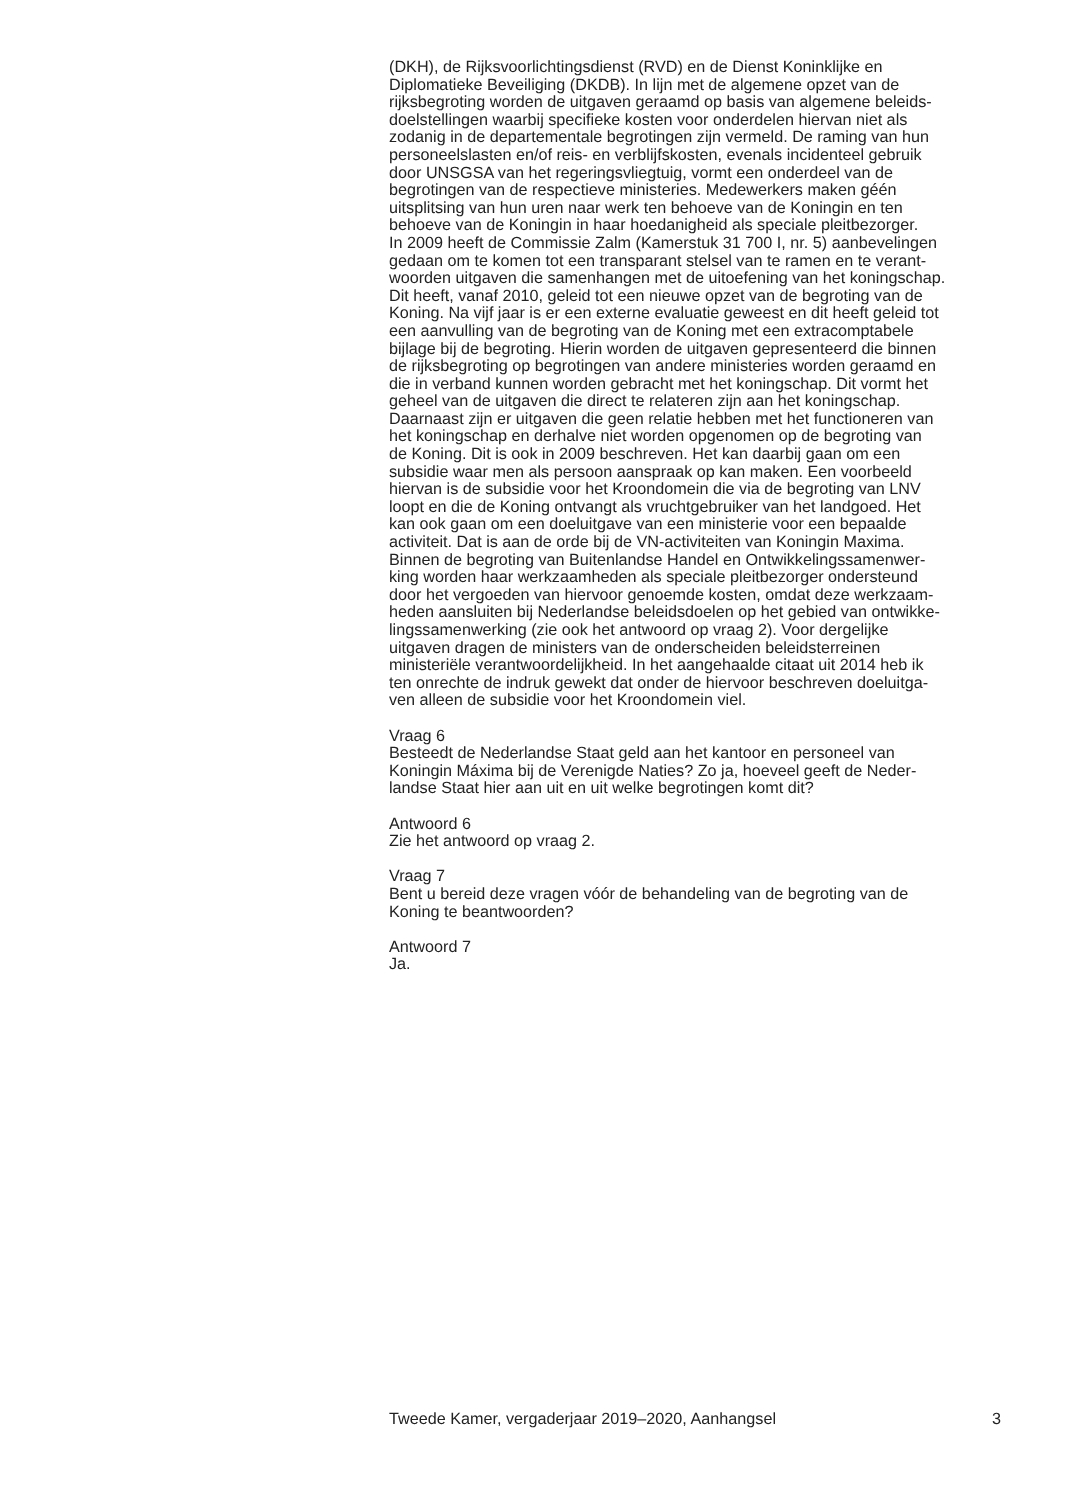(DKH), de Rijksvoorlichtingsdienst (RVD) en de Dienst Koninklijke en
Diplomatieke Beveiliging (DKDB). In lijn met de algemene opzet van de
rijksbegroting worden de uitgaven geraamd op basis van algemene beleids-
doelstellingen waarbij specifieke kosten voor onderdelen hiervan niet als
zodanig in de departementale begrotingen zijn vermeld. De raming van hun
personeelslasten en/of reis- en verblijfskosten, evenals incidenteel gebruik
door UNSGSA van het regeringsvliegtuig, vormt een onderdeel van de
begrotingen van de respectieve ministeries. Medewerkers maken géén
uitsplitsing van hun uren naar werk ten behoeve van de Koningin en ten
behoeve van de Koningin in haar hoedanigheid als speciale pleitbezorger.
In 2009 heeft de Commissie Zalm (Kamerstuk 31 700 I, nr. 5) aanbevelingen
gedaan om te komen tot een transparant stelsel van te ramen en te verant-
woorden uitgaven die samenhangen met de uitoefening van het koningschap.
Dit heeft, vanaf 2010, geleid tot een nieuwe opzet van de begroting van de
Koning. Na vijf jaar is er een externe evaluatie geweest en dit heeft geleid tot
een aanvulling van de begroting van de Koning met een extracomptabele
bijlage bij de begroting. Hierin worden de uitgaven gepresenteerd die binnen
de rijksbegroting op begrotingen van andere ministeries worden geraamd en
die in verband kunnen worden gebracht met het koningschap. Dit vormt het
geheel van de uitgaven die direct te relateren zijn aan het koningschap.
Daarnaast zijn er uitgaven die geen relatie hebben met het functioneren van
het koningschap en derhalve niet worden opgenomen op de begroting van
de Koning. Dit is ook in 2009 beschreven. Het kan daarbij gaan om een
subsidie waar men als persoon aanspraak op kan maken. Een voorbeeld
hiervan is de subsidie voor het Kroondomein die via de begroting van LNV
loopt en die de Koning ontvangt als vruchtgebruiker van het landgoed. Het
kan ook gaan om een doeluitgave van een ministerie voor een bepaalde
activiteit. Dat is aan de orde bij de VN-activiteiten van Koningin Maxima.
Binnen de begroting van Buitenlandse Handel en Ontwikkelingssamenwer-
king worden haar werkzaamheden als speciale pleitbezorger ondersteund
door het vergoeden van hiervoor genoemde kosten, omdat deze werkzaam-
heden aansluiten bij Nederlandse beleidsdoelen op het gebied van ontwikke-
lingssamenwerking (zie ook het antwoord op vraag 2). Voor dergelijke
uitgaven dragen de ministers van de onderscheiden beleidsterreinen
ministeriële verantwoordelijkheid. In het aangehaalde citaat uit 2014 heb ik
ten onrechte de indruk gewekt dat onder de hiervoor beschreven doeluitga-
ven alleen de subsidie voor het Kroondomein viel.
Vraag 6
Besteedt de Nederlandse Staat geld aan het kantoor en personeel van
Koningin Máxima bij de Verenigde Naties? Zo ja, hoeveel geeft de Neder-
landse Staat hier aan uit en uit welke begrotingen komt dit?
Antwoord 6
Zie het antwoord op vraag 2.
Vraag 7
Bent u bereid deze vragen vóór de behandeling van de begroting van de
Koning te beantwoorden?
Antwoord 7
Ja.
Tweede Kamer, vergaderjaar 2019–2020, Aanhangsel 3